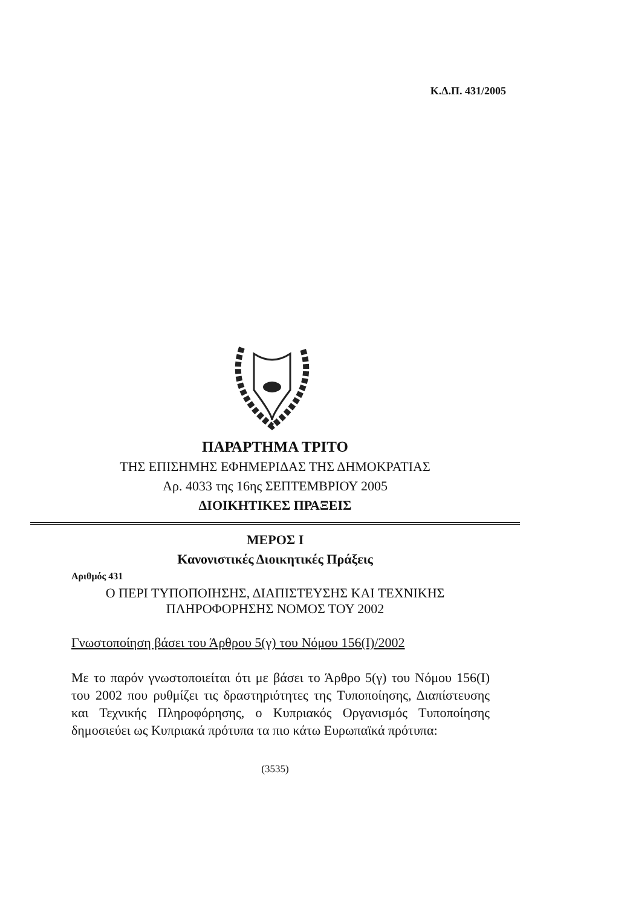Κ.Δ.Π. 431/2005
ΠΑΡΑΡΤΗΜΑ ΤΡΙΤΟ
ΤΗΣ ΕΠΙΣΗΜΗΣ ΕΦΗΜΕΡΙΔΑΣ ΤΗΣ ΔΗΜΟΚΡΑΤΙΑΣ
Αρ. 4033 της 16ης ΣΕΠΤΕΜΒΡΙΟΥ 2005
ΔΙΟΙΚΗΤΙΚΕΣ ΠΡΑΞΕΙΣ
ΜΕΡΟΣ Ι
Κανονιστικές Διοικητικές Πράξεις
Αριθμός 431
Ο ΠΕΡΙ ΤΥΠΟΠΟΙΗΣΗΣ, ΔΙΑΠΙΣΤΕΥΣΗΣ ΚΑΙ ΤΕΧΝΙΚΗΣ
ΠΛΗΡΟΦΟΡΗΣΗΣ ΝΟΜΟΣ ΤΟΥ 2002
Γνωστοποίηση βάσει του Άρθρου 5(γ) του Νόμου 156(Ι)/2002
Με το παρόν γνωστοποιείται ότι με βάσει το Άρθρο 5(γ) του Νόμου 156(Ι) του 2002 που ρυθμίζει τις δραστηριότητες της Τυποποίησης, Διαπίστευσης και Τεχνικής Πληροφόρησης, ο Κυπριακός Οργανισμός Τυποποίησης δημοσιεύει ως Κυπριακά πρότυπα τα πιο κάτω Ευρωπαϊκά πρότυπα:
(3535)